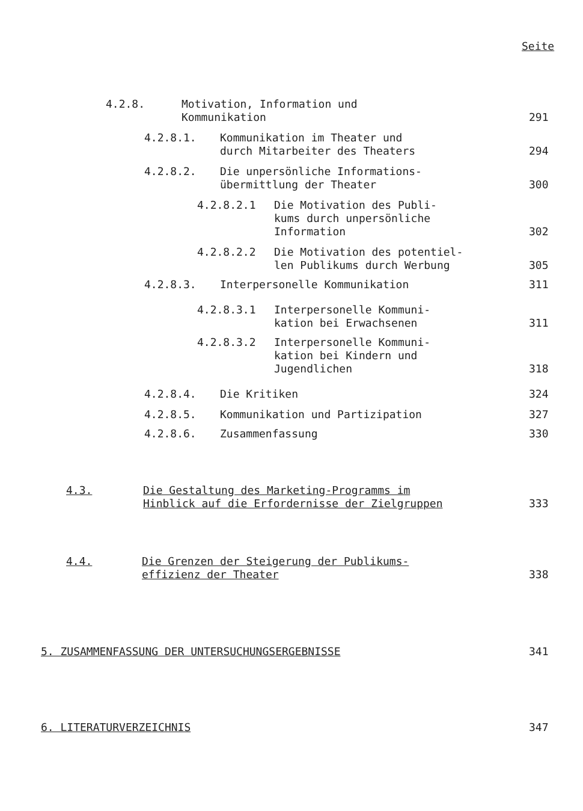Seite
4.2.8. Motivation, Information und
Kommunikation
291
4.2.8.1. Kommunikation im Theater und
durch Mitarbeiter des Theaters
294
4.2.8.2. Die unpersönliche Informations-
übermittlung der Theater
300
4.2.8.2.1 Die Motivation des Publi-
kums durch unpersönliche
Information
302
4.2.8.2.2 Die Motivation des potentiel-
len Publikums durch Werbung
305
4.2.8.3. Interpersonelle Kommunikation
311
4.2.8.3.1 Interpersonelle Kommuni-
kation bei Erwachsenen
311
4.2.8.3.2 Interpersonelle Kommuni-
kation bei Kindern und
Jugendlichen
318
4.2.8.4. Die Kritiken
324
4.2.8.5. Kommunikation und Partizipation
327
4.2.8.6. Zusammenfassung
330
4.3. Die Gestaltung des Marketing-Programms im
Hinblick auf die Erfordernisse der Zielgruppen
333
4.4. Die Grenzen der Steigerung der Publikums-
effizienz der Theater
338
5. ZUSAMMENFASSUNG DER UNTERSUCHUNGSERGEBNISSE
341
6. LITERATURVERZEICHNIS
347